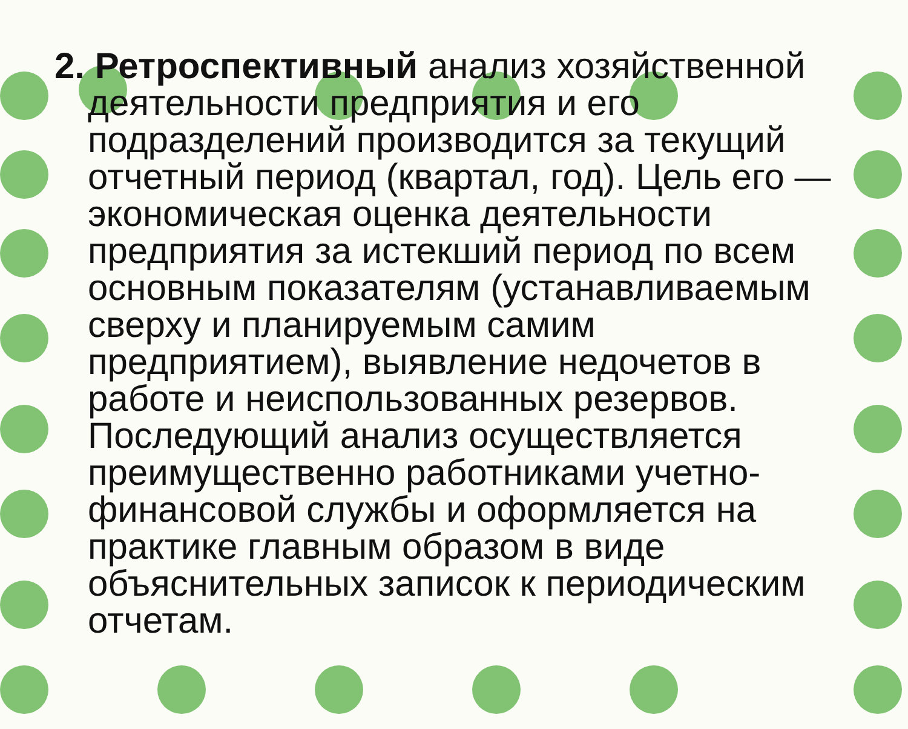2. Ретроспективный анализ хозяйственной деятельности предприятия и его подразделений производится за текущий отчетный период (квартал, год). Цель его — экономическая оценка деятельности предприятия за истекший период по всем основным показателям (устанавливаемым сверху и планируемым самим предприятием), выявление недочетов в работе и неиспользованных резервов. Последующий анализ осуществляется преимущественно работниками учетно-финансовой службы и оформляется на практике главным образом в виде объяснительных записок к периодическим отчетам.